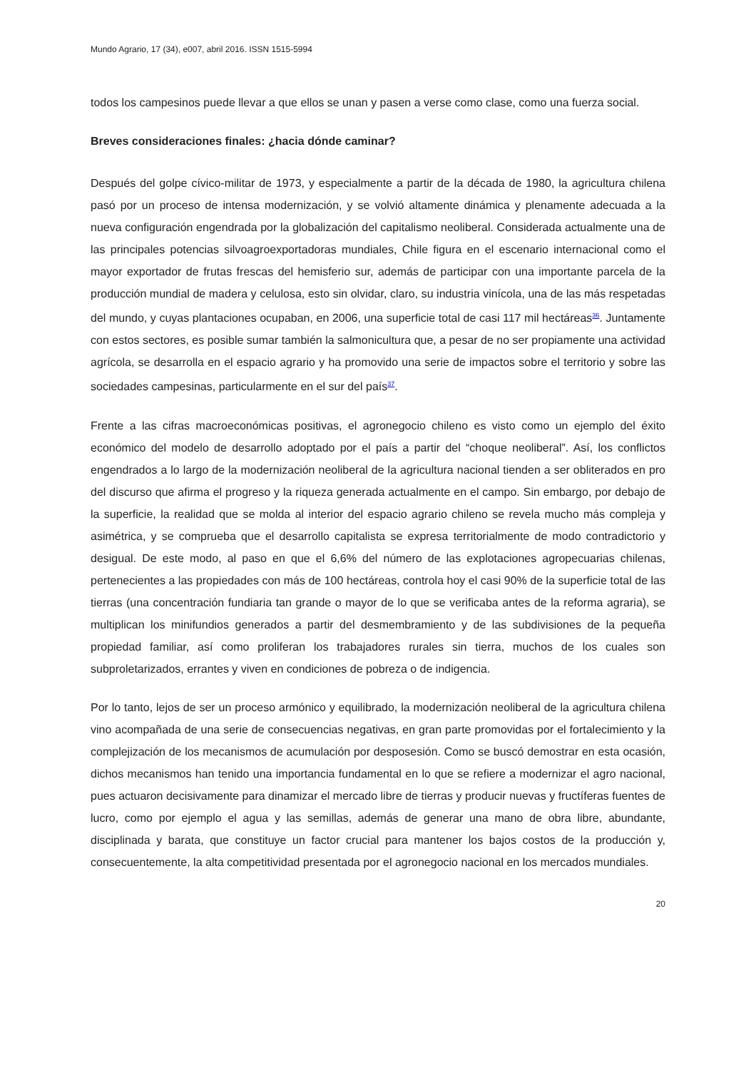Mundo Agrario, 17 (34), e007, abril 2016. ISSN 1515-5994
todos los campesinos puede llevar a que ellos se unan y pasen a verse como clase, como una fuerza social.
Breves consideraciones finales: ¿hacia dónde caminar?
Después del golpe cívico-militar de 1973, y especialmente a partir de la década de 1980, la agricultura chilena pasó por un proceso de intensa modernización, y se volvió altamente dinámica y plenamente adecuada a la nueva configuración engendrada por la globalización del capitalismo neoliberal. Considerada actualmente una de las principales potencias silvoagroexportadoras mundiales, Chile figura en el escenario internacional como el mayor exportador de frutas frescas del hemisferio sur, además de participar con una importante parcela de la producción mundial de madera y celulosa, esto sin olvidar, claro, su industria vinícola, una de las más respetadas del mundo, y cuyas plantaciones ocupaban, en 2006, una superficie total de casi 117 mil hectáreas<sup>36</sup>. Juntamente con estos sectores, es posible sumar también la salmonicultura que, a pesar de no ser propiamente una actividad agrícola, se desarrolla en el espacio agrario y ha promovido una serie de impactos sobre el territorio y sobre las sociedades campesinas, particularmente en el sur del país<sup>37</sup>.
Frente a las cifras macroeconómicas positivas, el agronegocio chileno es visto como un ejemplo del éxito económico del modelo de desarrollo adoptado por el país a partir del “choque neoliberal”. Así, los conflictos engendrados a lo largo de la modernización neoliberal de la agricultura nacional tienden a ser obliterados en pro del discurso que afirma el progreso y la riqueza generada actualmente en el campo. Sin embargo, por debajo de la superficie, la realidad que se molda al interior del espacio agrario chileno se revela mucho más compleja y asimétrica, y se comprueba que el desarrollo capitalista se expresa territorialmente de modo contradictorio y desigual. De este modo, al paso en que el 6,6% del número de las explotaciones agropecuarias chilenas, pertenecientes a las propiedades con más de 100 hectáreas, controla hoy el casi 90% de la superficie total de las tierras (una concentración fundiaria tan grande o mayor de lo que se verificaba antes de la reforma agraria), se multiplican los minifundios generados a partir del desmembramiento y de las subdivisiones de la pequeña propiedad familiar, así como proliferan los trabajadores rurales sin tierra, muchos de los cuales son subproletarizados, errantes y viven en condiciones de pobreza o de indigencia.
Por lo tanto, lejos de ser un proceso armónico y equilibrado, la modernización neoliberal de la agricultura chilena vino acompañada de una serie de consecuencias negativas, en gran parte promovidas por el fortalecimiento y la complejización de los mecanismos de acumulación por desposesión. Como se buscó demostrar en esta ocasión, dichos mecanismos han tenido una importancia fundamental en lo que se refiere a modernizar el agro nacional, pues actuaron decisivamente para dinamizar el mercado libre de tierras y producir nuevas y fructíferas fuentes de lucro, como por ejemplo el agua y las semillas, además de generar una mano de obra libre, abundante, disciplinada y barata, que constituye un factor crucial para mantener los bajos costos de la producción y, consecuentemente, la alta competitividad presentada por el agronegocio nacional en los mercados mundiales.
20